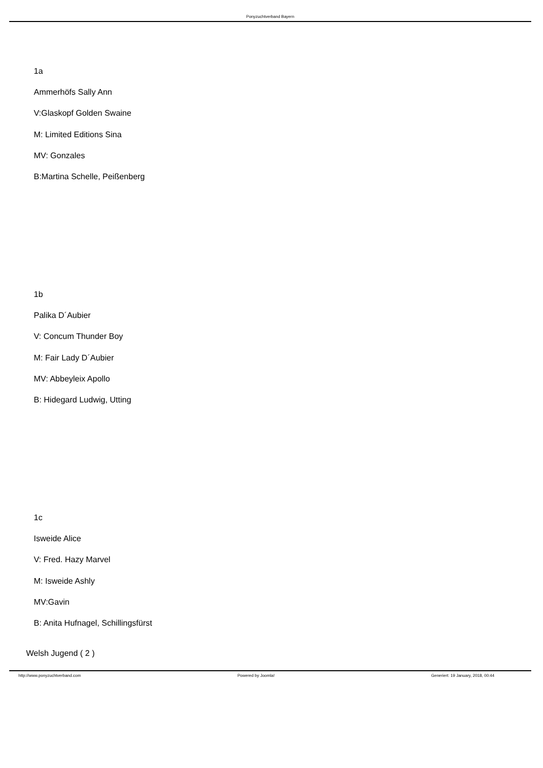Ponyzuchtverband Bayern
1a
Ammerhöfs Sally Ann
V:Glaskopf Golden Swaine
M: Limited Editions Sina
MV: Gonzales
B:Martina Schelle, Peißenberg
1b
Palika D´Aubier
V: Concum Thunder Boy
M: Fair Lady D´Aubier
MV: Abbeyleix Apollo
B: Hidegard Ludwig, Utting
1c
Isweide Alice
V: Fred. Hazy Marvel
M: Isweide Ashly
MV:Gavin
B: Anita Hufnagel, Schillingsfürst
Welsh Jugend ( 2 )
http://www.ponyzuchtverband.com Powered by Joomla! Generiert: 19 January, 2018, 00:44